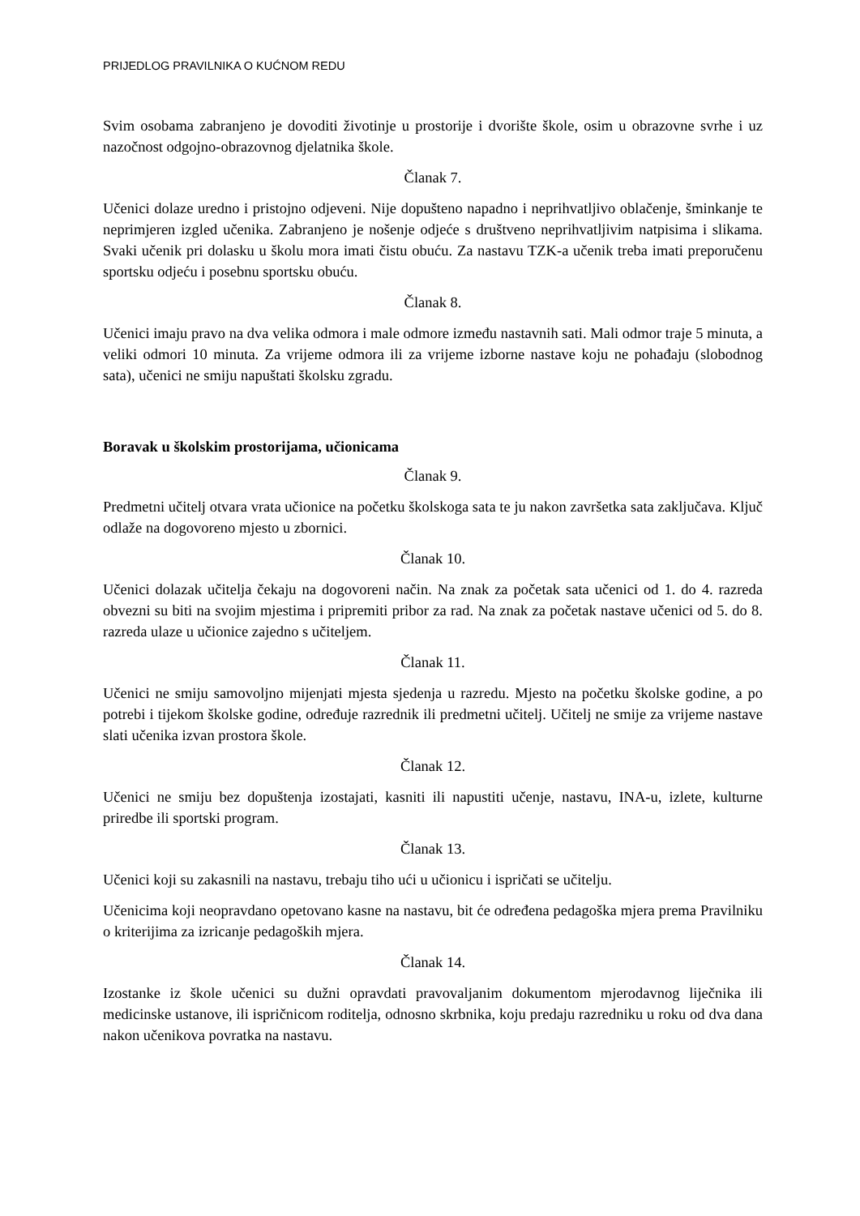PRIJEDLOG PRAVILNIKA O KUĆNOM REDU
Svim osobama zabranjeno je dovoditi životinje u prostorije i dvorište škole, osim u obrazovne svrhe i uz nazočnost odgojno-obrazovnog djelatnika škole.
Članak 7.
Učenici dolaze uredno i pristojno odjeveni. Nije dopušteno napadno i neprihvatljivo oblačenje, šminkanje te neprimjeren izgled učenika. Zabranjeno je nošenje odjeće s društveno neprihvatljivim natpisima i slikama. Svaki učenik pri dolasku u školu mora imati čistu obuću. Za nastavu TZK-a učenik treba imati preporučenu sportsku odjeću i posebnu sportsku obuću.
Članak 8.
Učenici imaju pravo na dva velika odmora i male odmore između nastavnih sati. Mali odmor traje 5 minuta, a veliki odmori 10 minuta. Za vrijeme odmora ili za vrijeme izborne nastave koju ne pohađaju (slobodnog sata), učenici ne smiju napuštati školsku zgradu.
Boravak u školskim prostorijama, učionicama
Članak 9.
Predmetni učitelj otvara vrata učionice na početku školskoga sata te ju nakon završetka sata zaključava. Ključ odlaže na dogovoreno mjesto u zbornici.
Članak 10.
Učenici dolazak učitelja čekaju na dogovoreni način. Na znak za početak sata učenici od 1. do 4. razreda obvezni su biti na svojim mjestima i pripremiti pribor za rad. Na znak za početak nastave učenici od 5. do 8. razreda ulaze u učionice zajedno s učiteljem.
Članak 11.
Učenici ne smiju samovoljno mijenjati mjesta sjedenja u razredu. Mjesto na početku školske godine, a po potrebi i tijekom školske godine, određuje razrednik ili predmetni učitelj. Učitelj ne smije za vrijeme nastave slati učenika izvan prostora škole.
Članak 12.
Učenici ne smiju bez dopuštenja izostajati, kasniti ili napustiti učenje, nastavu, INA-u, izlete, kulturne priredbe ili sportski program.
Članak 13.
Učenici koji su zakasnili na nastavu, trebaju tiho ući u učionicu i ispričati se učitelju.
Učenicima koji neopravdano opetovano kasne na nastavu, bit će određena pedagoška mjera prema Pravilniku o kriterijima za izricanje pedagoških mjera.
Članak 14.
Izostanke iz škole učenici su dužni opravdati pravovaljanim dokumentom mjerodavnog liječnika ili medicinske ustanove, ili ispričnicom roditelja, odnosno skrbnika, koju predaju razredniku u roku od dva dana nakon učenikova povratka na nastavu.